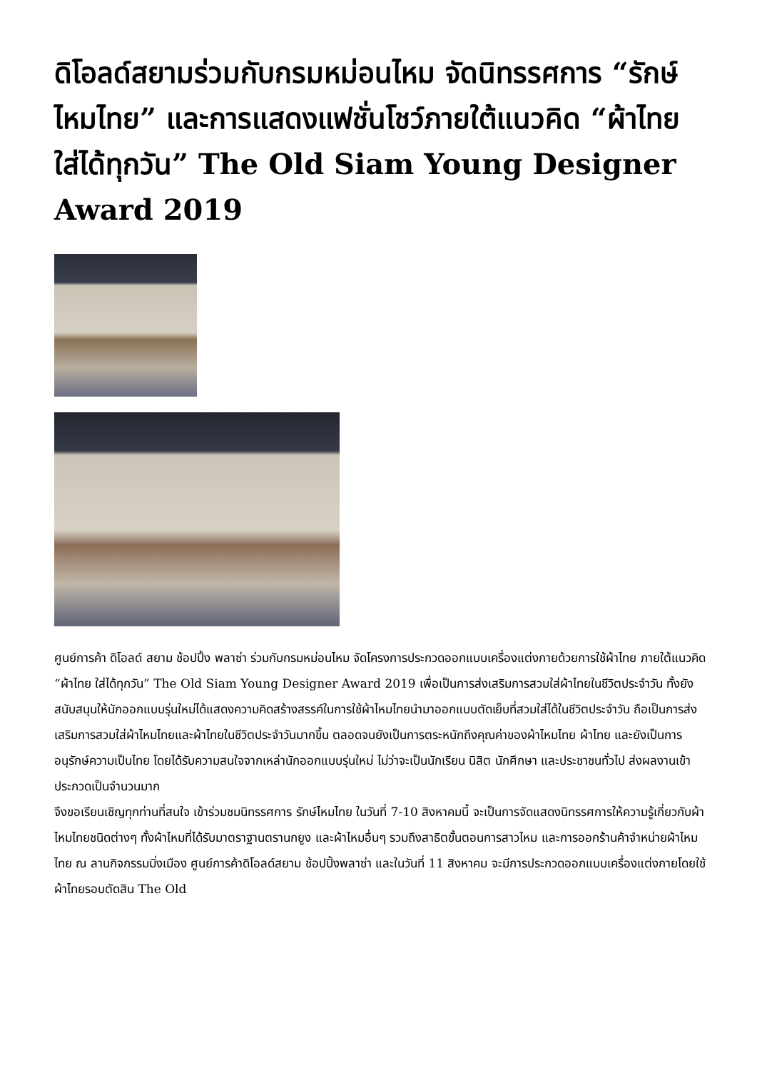ดิโอลด์สยามร่วมกับกรมหม่อนไหม จัดนิทรรศการ “รักษ์ไหมไทย” และการแสดงแฟชั่นโชว์ภายใต้แนวคิด “ผ้าไทย ใส่ได้ทุกวัน” The Old Siam Young Designer Award 2019
ศูนย์การค้า ดิโอลด์ สยาม ช้อปปิ้ง พลาซ่า ร่วมกับกรมหม่อนไหม จัดโครงการประกวดออกแบบเครื่องแต่งกายด้วยการใช้ผ้าไทย ภายใต้แนวคิด “ผ้าไทย ใส่ได้ทุกวัน” The Old Siam Young Designer Award 2019 เพื่อเป็นการส่งเสริมการสวมใส่ผ้าไทยในชีวิตประจำวัน ทั้งยังสนับสนุนให้นักออกแบบรุ่นใหม่ได้แสดงความคิดสร้างสรรค์ในการใช้ผ้าไหมไทยนำมาออกแบบตัดเย็บที่สวมใส่ได้ในชีวิตประจำวัน ถือเป็นการส่งเสริมการสวมใส่ผ้าไหมไทยและผ้าไทยในชีวิตประจำวันมากขึ้น ตลอดจนยังเป็นการตระหนักถึงคุณค่าของผ้าไหมไทย ผ้าไทย และยังเป็นการอนุรักษ์ความเป็นไทย โดยได้รับความสนใจจากเหล่านักออกแบบรุ่นใหม่ ไม่ว่าจะเป็นนักเรียน นิสิต นักศึกษา และประชาชนทั่วไป ส่งผลงานเข้าประกวดเป็นจำนวนมาก
จึงขอเรียนเชิญทุกท่านที่สนใจ เข้าร่วมชมนิทรรศการ รักษ์ไหมไทย ในวันที่ 7-10 สิงหาคมนี้ จะเป็นการจัดแสดงนิทรรศการให้ความรู้เกี่ยวกับผ้าไหมไทยชนิดต่างๆ ทั้งผ้าไหมที่ได้รับมาตราฐานตรานกยูง และผ้าไหมอื่นๆ รวมถึงสาธิตขั้นตอนการสาวไหม และการออกร้านค้าจำหน่ายผ้าไหมไทย ณ ลานกิจกรรมมิ่งเมือง ศูนย์การค้าดิโอลด์สยาม ช้อปปิ้งพลาซ่า และในวันที่ 11 สิงหาคม จะมีการประกวดออกแบบเครื่องแต่งกายโดยใช้ผ้าไทยรอบตัดสิน The Old